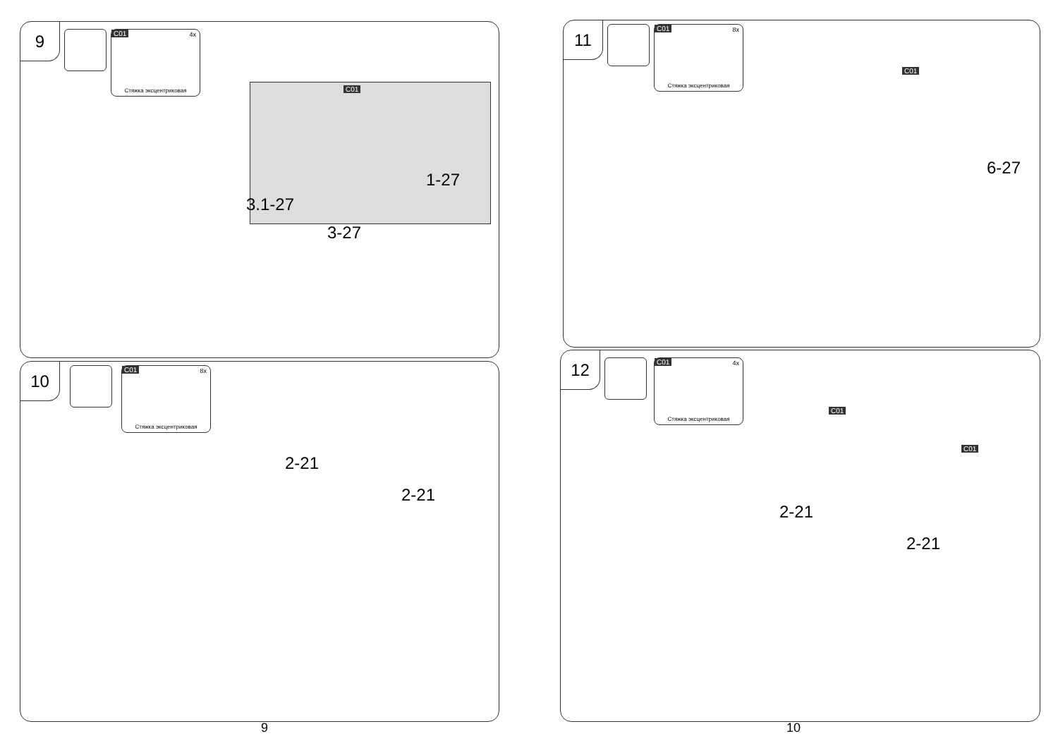9
C01 4x
Стяжка эксцентриковая
C01
1-27
3.1-27
3-27
10
C01 8x
Стяжка эксцентриковая
2-21
2-21
9
11
C01 8x
Стяжка эксцентриковая
C01
6-27
12
C01 4x
Стяжка эксцентриковая
C01
C01
2-21
2-21
10